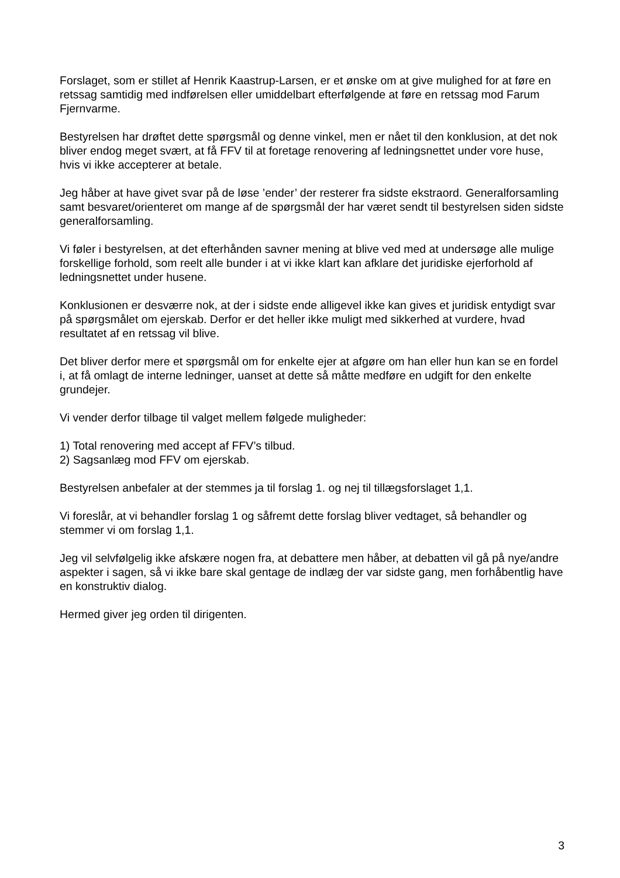Forslaget, som er stillet af Henrik Kaastrup-Larsen, er et ønske om at give mulighed for at føre en retssag samtidig med indførelsen eller umiddelbart efterfølgende at føre en retssag mod Farum Fjernvarme.
Bestyrelsen har drøftet dette spørgsmål og denne vinkel, men er nået til den konklusion, at det nok bliver endog meget svært, at få FFV til at foretage renovering af ledningsnettet under vore huse, hvis vi ikke accepterer at betale.
Jeg håber at have givet svar på de løse ’ender’ der resterer fra sidste ekstraord. Generalforsamling samt besvaret/orienteret om mange af de spørgsmål der har været sendt til bestyrelsen siden sidste generalforsamling.
Vi føler i bestyrelsen, at det efterhånden savner mening at blive ved med at undersøge alle mulige forskellige forhold, som reelt alle bunder i at vi ikke klart kan afklare det juridiske ejerforhold af ledningsnettet under husene.
Konklusionen er desværre nok, at der i sidste ende alligevel ikke kan gives et juridisk entydigt svar på spørgsmålet om ejerskab. Derfor er det heller ikke muligt med sikkerhed at vurdere, hvad resultatet af en retssag vil blive.
Det bliver derfor mere et spørgsmål om for enkelte ejer at afgøre om han eller hun kan se en fordel i, at få omlagt de interne ledninger, uanset at dette så måtte medføre en udgift for den enkelte grundejer.
Vi vender derfor tilbage til valget mellem følgede muligheder:
1) Total renovering med accept af FFV’s tilbud.
2) Sagsanlæg mod FFV om ejerskab.
Bestyrelsen anbefaler at der stemmes ja til forslag 1. og nej til tillægsforslaget 1,1.
Vi foreslår, at vi behandler forslag 1 og såfremt dette forslag bliver vedtaget, så behandler og stemmer vi om forslag 1,1.
Jeg vil selvfølgelig ikke afskære nogen fra, at debattere men håber, at debatten vil gå på nye/andre aspekter i sagen, så vi ikke bare skal gentage de indlæg der var sidste gang, men forhåbentlig have en konstruktiv dialog.
Hermed giver jeg orden til dirigenten.
3